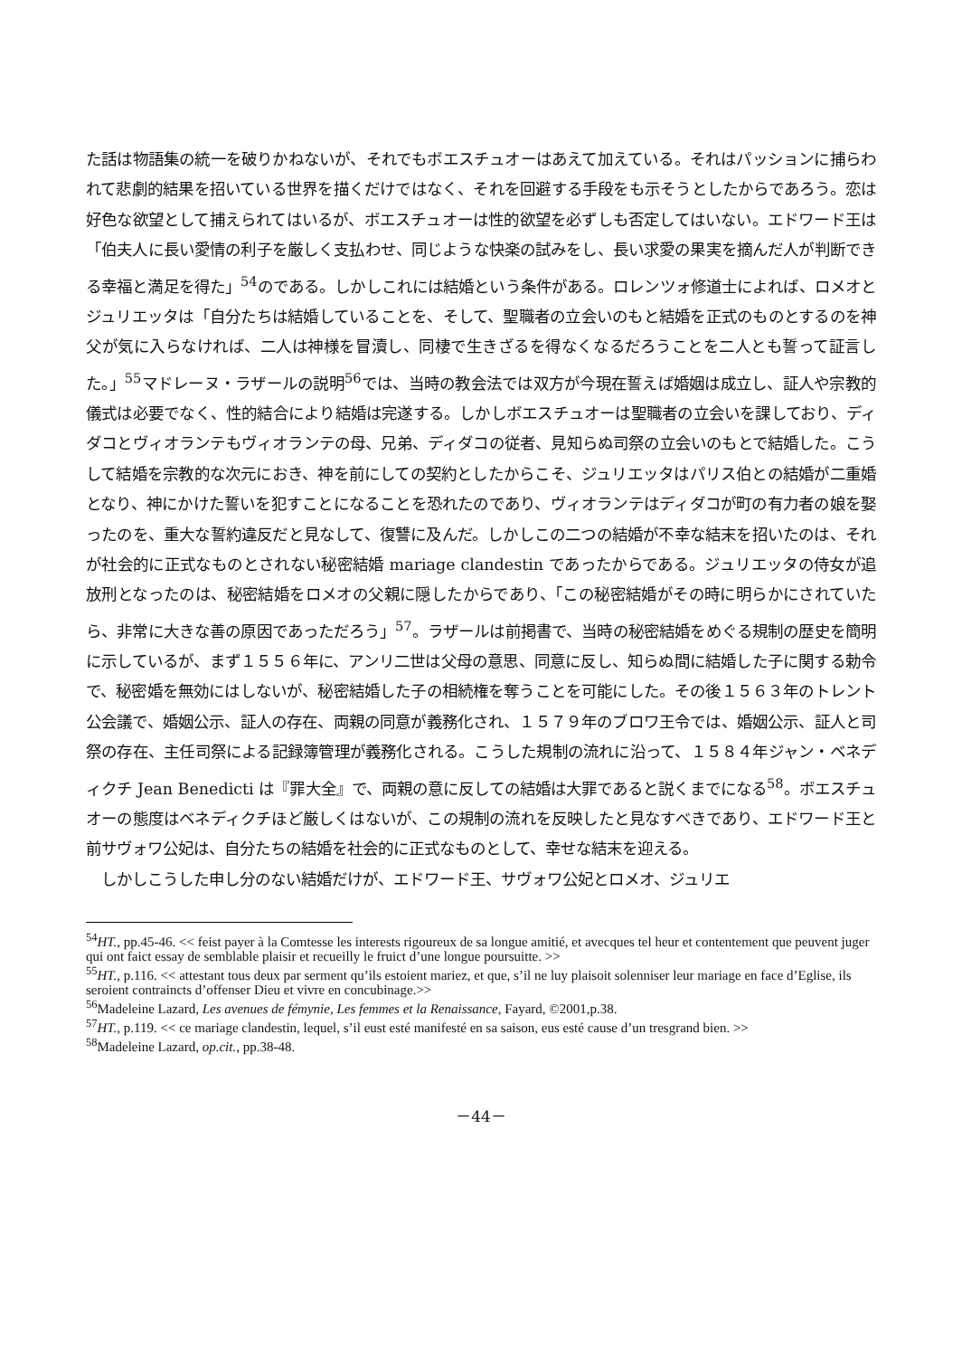た話は物語集の統一を破りかねないが、それでもボエスチュオーはあえて加えている。それはパッションに捕らわれて悲劇的結果を招いている世界を描くだけではなく、それを回避する手段をも示そうとしたからであろう。恋は好色な欲望として捕えられてはいるが、ボエスチュオーは性的欲望を必ずしも否定してはいない。エドワード王は「伯夫人に長い愛情の利子を厳しく支払わせ、同じような快楽の試みをし、長い求愛の果実を摘んだ人が判断できる幸福と満足を得た」<sup>54</sup>のである。しかしこれには結婚という条件がある。ロレンツォ修道士によれば、ロメオとジュリエッタは「自分たちは結婚していることを、そして、聖職者の立会いのもと結婚を正式のものとするのを神父が気に入らなければ、二人は神様を冒瀆し、同棲で生きざるを得なくなるだろうことを二人とも誓って証言した。」<sup>55</sup>マドレーヌ・ラザールの説明<sup>56</sup>では、当時の教会法では双方が今現在誓えば婚姻は成立し、証人や宗教的儀式は必要でなく、性的結合により結婚は完遂する。しかしボエスチュオーは聖職者の立会いを課しており、ディダコとヴィオランテもヴィオランテの母、兄弟、ディダコの従者、見知らぬ司祭の立会いのもとで結婚した。こうして結婚を宗教的な次元におき、神を前にしての契約としたからこそ、ジュリエッタはパリス伯との結婚が二重婚となり、神にかけた誓いを犯すことになることを恐れたのであり、ヴィオランテはディダコが町の有力者の娘を娶ったのを、重大な誓約違反だと見なして、復讐に及んだ。しかしこの二つの結婚が不幸な結末を招いたのは、それが社会的に正式なものとされない秘密結婚 mariage clandestin であったからである。ジュリエッタの侍女が追放刑となったのは、秘密結婚をロメオの父親に隠したからであり、「この秘密結婚がその時に明らかにされていたら、非常に大きな善の原因であっただろう」<sup>57</sup>。ラザールは前掲書で、当時の秘密結婚をめぐる規制の歴史を簡明に示しているが、まず１５５６年に、アンリ二世は父母の意思、同意に反し、知らぬ間に結婚した子に関する勅令で、秘密婚を無効にはしないが、秘密結婚した子の相続権を奪うことを可能にした。その後１５６３年のトレント公会議で、婚姻公示、証人の存在、両親の同意が義務化され、１５７９年のブロワ王令では、婚姻公示、証人と司祭の存在、主任司祭による記録簿管理が義務化される。こうした規制の流れに沿って、１５８４年ジャン・ベネディクチ Jean Benedicti は『罪大全』で、両親の意に反しての結婚は大罪であると説くまでになる<sup>58</sup>。ボエスチュオーの態度はベネディクチほど厳しくはないが、この規制の流れを反映したと見なすべきであり、エドワード王と前サヴォワ公妃は、自分たちの結婚を社会的に正式なものとして、幸せな結末を迎える。
　しかしこうした申し分のない結婚だけが、エドワード王、サヴォワ公妃とロメオ、ジュリエ
<sup>54</sup>HT., pp.45-46. << feist payer à la Comtesse les interests rigoureux de sa longue amitié, et avecques tel heur et contentement que peuvent juger qui ont faict essay de semblable plaisir et recueilly le fruict d’une longue poursuitte. >>
<sup>55</sup>HT., p.116. << attestant tous deux par serment qu’ils estoient mariez, et que, s’il ne luy plaisoit solenniser leur mariage en face d’Eglise, ils seroient contraincts d’offenser Dieu et vivre en concubinage.>>
<sup>56</sup> Madeleine Lazard, Les avenues de fémynie, Les femmes et la Renaissance, Fayard, ©2001,p.38.
<sup>57</sup>HT., p.119. << ce mariage clandestin, lequel, s’il eust esté manifesté en sa saison, eus esté cause d’un tresgrand bien. >>
<sup>58</sup> Madeleine Lazard, op.cit., pp.38-48.
－44－